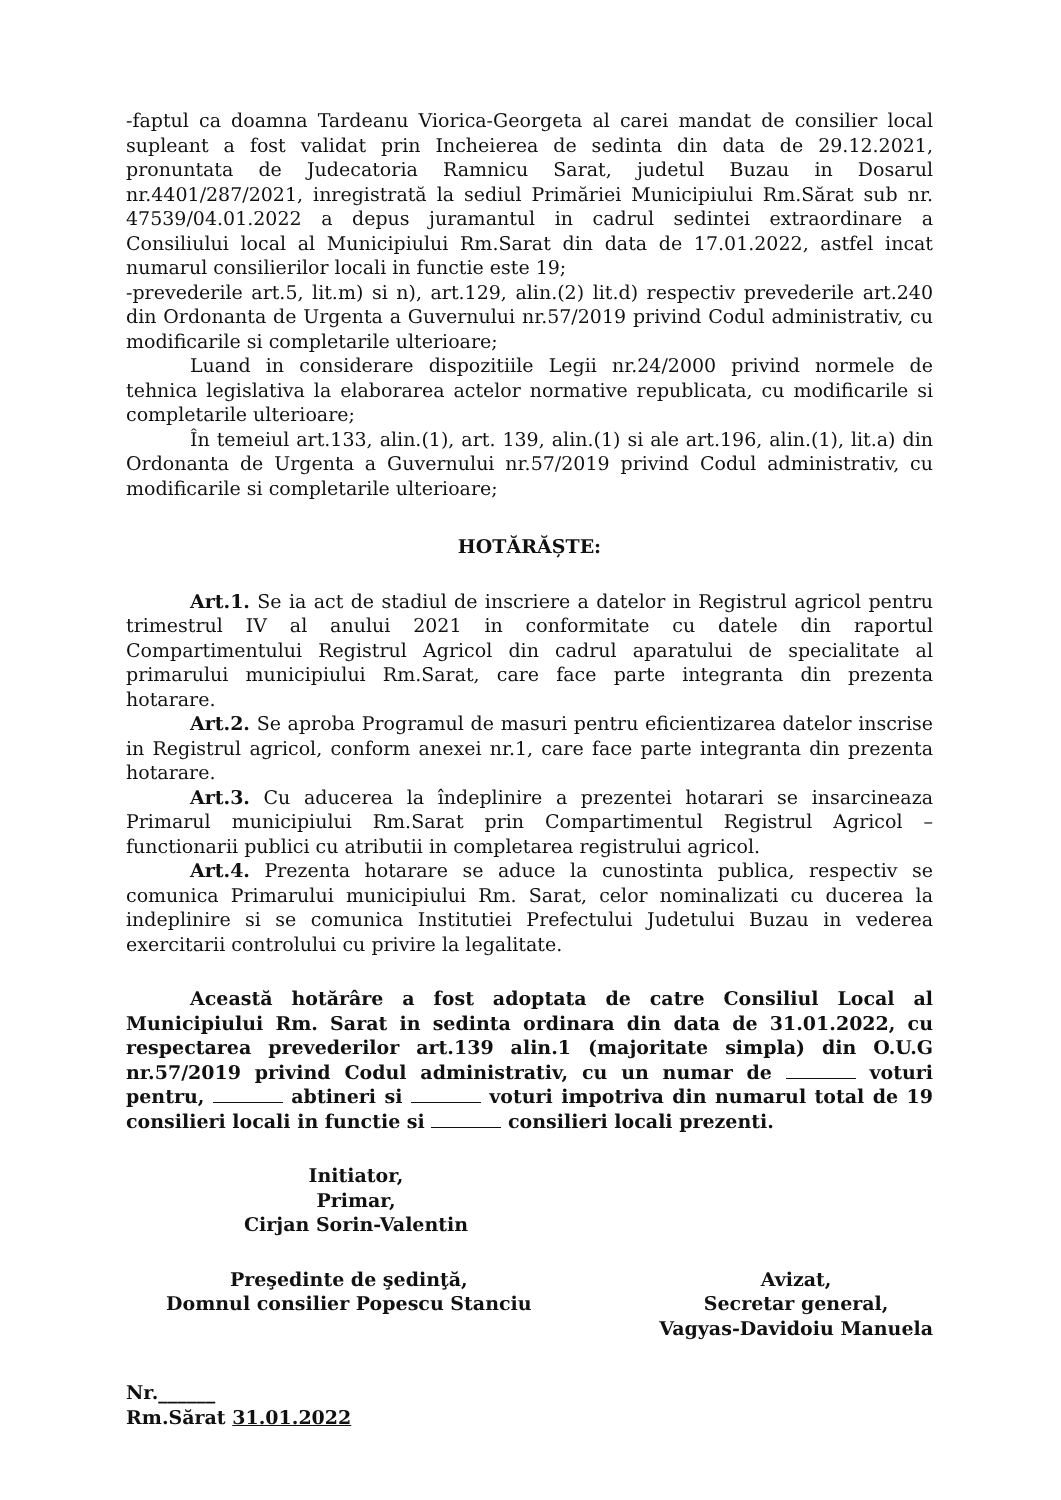-faptul ca doamna Tardeanu Viorica-Georgeta al carei mandat de consilier local supleant a fost validat prin Incheierea de sedinta din data de 29.12.2021, pronuntata de Judecatoria Ramnicu Sarat, judetul Buzau in Dosarul nr.4401/287/2021, inregistrată la sediul Primăriei Municipiului Rm.Sărat sub nr. 47539/04.01.2022 a depus juramantul in cadrul sedintei extraordinare a Consiliului local al Municipiului Rm.Sarat din data de 17.01.2022, astfel incat numarul consilierilor locali in functie este 19;
-prevederile art.5, lit.m) si n), art.129, alin.(2) lit.d) respectiv prevederile art.240 din Ordonanta de Urgenta a Guvernului nr.57/2019 privind Codul administrativ, cu modificarile si completarile ulterioare;
Luand in considerare dispozitiile Legii nr.24/2000 privind normele de tehnica legislativa la elaborarea actelor normative republicata, cu modificarile si completarile ulterioare;
În temeiul art.133, alin.(1), art. 139, alin.(1) si ale art.196, alin.(1), lit.a) din Ordonanta de Urgenta a Guvernului nr.57/2019 privind Codul administrativ, cu modificarile si completarile ulterioare;
HOTĂRĂȘTE:
Art.1. Se ia act de stadiul de inscriere a datelor in Registrul agricol pentru trimestrul IV al anului 2021 in conformitate cu datele din raportul Compartimentului Registrul Agricol din cadrul aparatului de specialitate al primarului municipiului Rm.Sarat, care face parte integranta din prezenta hotarare.
Art.2. Se aproba Programul de masuri pentru eficientizarea datelor inscrise in Registrul agricol, conform anexei nr.1, care face parte integranta din prezenta hotarare.
Art.3. Cu aducerea la îndeplinire a prezentei hotarari se insarcineaza Primarul municipiului Rm.Sarat prin Compartimentul Registrul Agricol – functionarii publici cu atributii in completarea registrului agricol.
Art.4. Prezenta hotarare se aduce la cunostinta publica, respectiv se comunica Primarului municipiului Rm. Sarat, celor nominalizati cu ducerea la indeplinire si se comunica Institutiei Prefectului Judetului Buzau in vederea exercitarii controlului cu privire la legalitate.
Această hotărâre a fost adoptata de catre Consiliul Local al Municipiului Rm. Sarat in sedinta ordinara din data de 31.01.2022, cu respectarea prevederilor art.139 alin.1 (majoritate simpla) din O.U.G nr.57/2019 privind Codul administrativ, cu un numar de voturi pentru, abtineri si voturi impotriva din numarul total de 19 consilieri locali in functie si consilieri locali prezenti.
Initiator,
Primar,
Cirjan Sorin-Valentin
Preşedinte de şedinţă,
Domnul consilier Popescu Stanciu
Avizat,
Secretar general,
Vagyas-Davidoiu Manuela
Nr.______
Rm.Sărat 31.01.2022